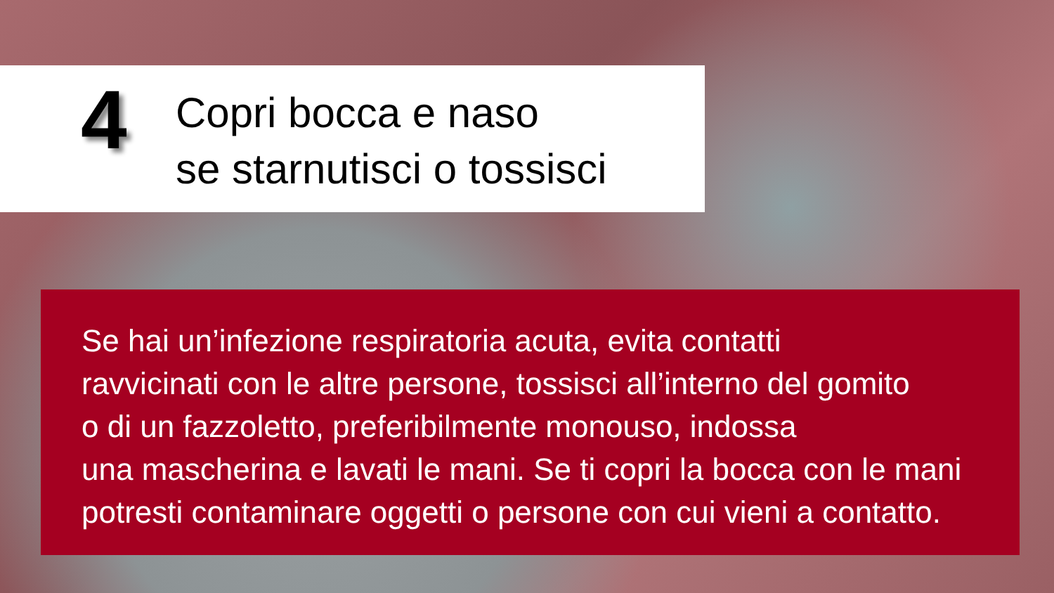4
Copri bocca e naso
se starnutisci o tossisci
Se hai un’infezione respiratoria acuta, evita contatti
ravvicinati con le altre persone, tossisci all’interno del gomito
o di un fazzoletto, preferibilmente monouso, indossa
una mascherina e lavati le mani. Se ti copri la bocca con le mani
potresti contaminare oggetti o persone con cui vieni a contatto.